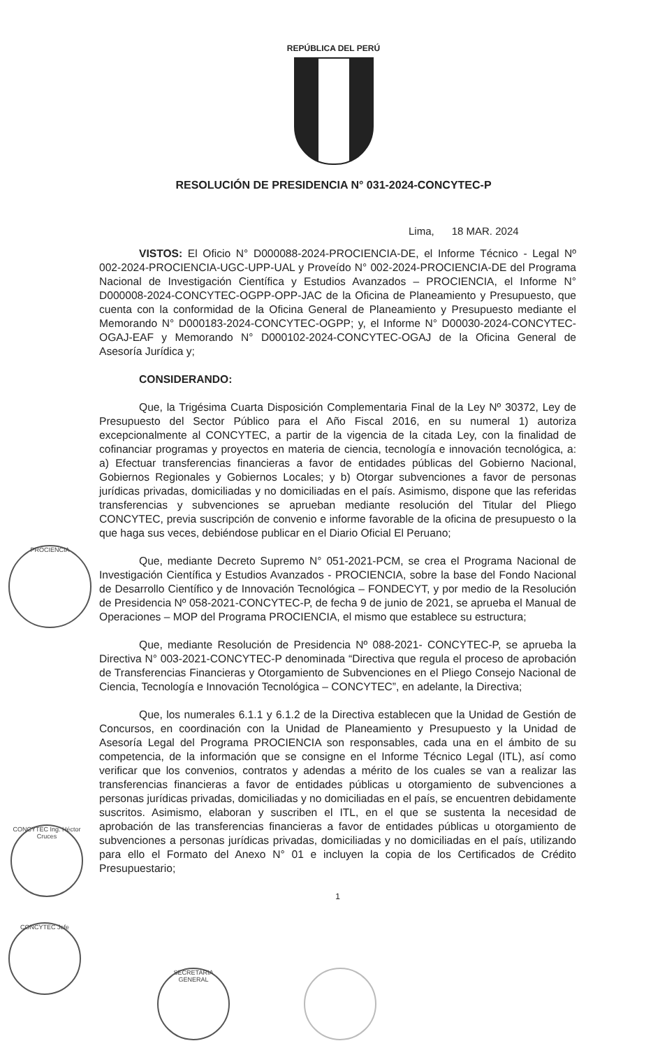REPÚBLICA DEL PERÚ
RESOLUCIÓN DE PRESIDENCIA N° 031-2024-CONCYTEC-P
Lima, 18 MAR. 2024
VISTOS: El Oficio N° D000088-2024-PROCIENCIA-DE, el Informe Técnico - Legal Nº 002-2024-PROCIENCIA-UGC-UPP-UAL y Proveído N° 002-2024-PROCIENCIA-DE del Programa Nacional de Investigación Científica y Estudios Avanzados – PROCIENCIA, el Informe N° D000008-2024-CONCYTEC-OGPP-OPP-JAC de la Oficina de Planeamiento y Presupuesto, que cuenta con la conformidad de la Oficina General de Planeamiento y Presupuesto mediante el Memorando N° D000183-2024-CONCYTEC-OGPP; y, el Informe N° D00030-2024-CONCYTEC-OGAJ-EAF y Memorando N° D000102-2024-CONCYTEC-OGAJ de la Oficina General de Asesoría Jurídica y;
CONSIDERANDO:
Que, la Trigésima Cuarta Disposición Complementaria Final de la Ley Nº 30372, Ley de Presupuesto del Sector Público para el Año Fiscal 2016, en su numeral 1) autoriza excepcionalmente al CONCYTEC, a partir de la vigencia de la citada Ley, con la finalidad de cofinanciar programas y proyectos en materia de ciencia, tecnología e innovación tecnológica, a: a) Efectuar transferencias financieras a favor de entidades públicas del Gobierno Nacional, Gobiernos Regionales y Gobiernos Locales; y b) Otorgar subvenciones a favor de personas jurídicas privadas, domiciliadas y no domiciliadas en el país. Asimismo, dispone que las referidas transferencias y subvenciones se aprueban mediante resolución del Titular del Pliego CONCYTEC, previa suscripción de convenio e informe favorable de la oficina de presupuesto o la que haga sus veces, debiéndose publicar en el Diario Oficial El Peruano;
Que, mediante Decreto Supremo N° 051-2021-PCM, se crea el Programa Nacional de Investigación Científica y Estudios Avanzados - PROCIENCIA, sobre la base del Fondo Nacional de Desarrollo Científico y de Innovación Tecnológica – FONDECYT, y por medio de la Resolución de Presidencia Nº 058-2021-CONCYTEC-P, de fecha 9 de junio de 2021, se aprueba el Manual de Operaciones – MOP del Programa PROCIENCIA, el mismo que establece su estructura;
Que, mediante Resolución de Presidencia Nº 088-2021- CONCYTEC-P, se aprueba la Directiva N° 003-2021-CONCYTEC-P denominada “Directiva que regula el proceso de aprobación de Transferencias Financieras y Otorgamiento de Subvenciones en el Pliego Consejo Nacional de Ciencia, Tecnología e Innovación Tecnológica – CONCYTEC”, en adelante, la Directiva;
Que, los numerales 6.1.1 y 6.1.2 de la Directiva establecen que la Unidad de Gestión de Concursos, en coordinación con la Unidad de Planeamiento y Presupuesto y la Unidad de Asesoría Legal del Programa PROCIENCIA son responsables, cada una en el ámbito de su competencia, de la información que se consigne en el Informe Técnico Legal (ITL), así como verificar que los convenios, contratos y adendas a mérito de los cuales se van a realizar las transferencias financieras a favor de entidades públicas u otorgamiento de subvenciones a personas jurídicas privadas, domiciliadas y no domiciliadas en el país, se encuentren debidamente suscritos. Asimismo, elaboran y suscriben el ITL, en el que se sustenta la necesidad de aprobación de las transferencias financieras a favor de entidades públicas u otorgamiento de subvenciones a personas jurídicas privadas, domiciliadas y no domiciliadas en el país, utilizando para ello el Formato del Anexo N° 01 e incluyen la copia de los Certificados de Crédito Presupuestario;
1
PROCIENCIA
CONCYTEC Ing. Héctor Cruces
CONCYTEC Jefe
SECRETARIA GENERAL